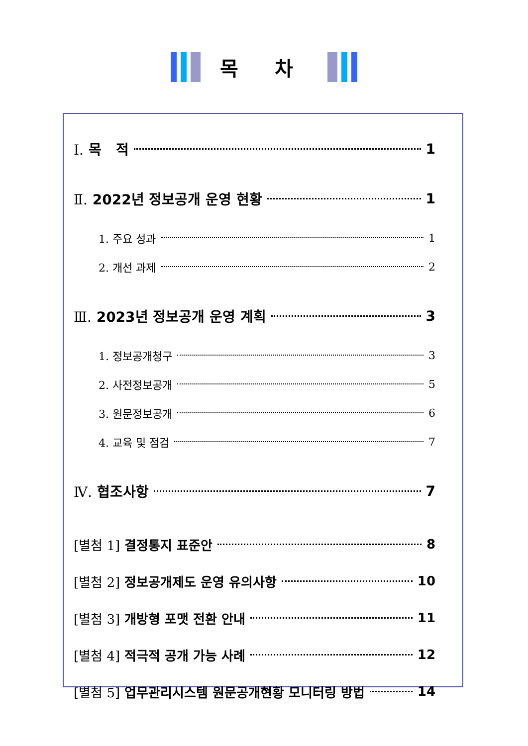목 차
Ⅰ. 목 적 1
Ⅱ. 2022년 정보공개 운영 현황 1
1. 주요 성과 1
2. 개선 과제 2
Ⅲ. 2023년 정보공개 운영 계획 3
1. 정보공개청구 3
2. 사전정보공개 5
3. 원문정보공개 6
4. 교육 및 점검 7
Ⅳ. 협조사항 7
[별첨 1] 결정통지 표준안 8
[별첨 2] 정보공개제도 운영 유의사항 10
[별첨 3] 개방형 포맷 전환 안내 11
[별첨 4] 적극적 공개 가능 사례 12
[별첨 5] 업무관리시스템 원문공개현황 모니터링 방법 14